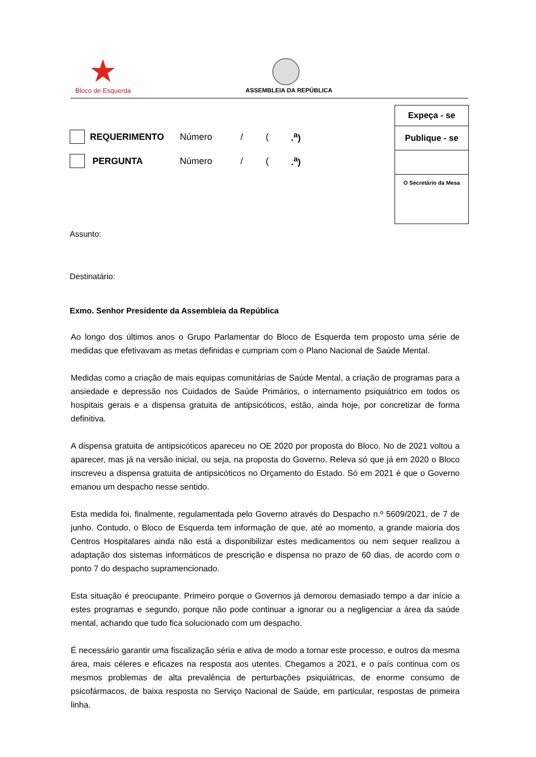★
Bloco de Esquerda
ASSEMBLEIA DA REPÚBLICA
Expeça - se
Publique - se
O Secretário da Mesa
REQUERIMENTO Número / (.<sup>a</sup>)
PERGUNTA Número / (.<sup>a</sup>)
Assunto:
Destinatário:
Exmo. Senhor Presidente da Assembleia da República
Ao longo dos últimos anos o Grupo Parlamentar do Bloco de Esquerda tem proposto uma série de medidas que efetivavam as metas definidas e cumpriam com o Plano Nacional de Saúde Mental.
Medidas como a criação de mais equipas comunitárias de Saúde Mental, a criação de programas para a ansiedade e depressão nos Cuidados de Saúde Primários, o internamento psiquiátrico em todos os hospitais gerais e a dispensa gratuita de antipsicóticos, estão, ainda hoje, por concretizar de forma definitiva.
A dispensa gratuita de antipsicóticos apareceu no OE 2020 por proposta do Bloco. No de 2021 voltou a aparecer, mas já na versão inicial, ou seja, na proposta do Governo. Releva só que já em 2020 o Bloco inscreveu a dispensa gratuita de antipsicóticos no Orçamento do Estado. Só em 2021 é que o Governo emanou um despacho nesse sentido.
Esta medida foi, finalmente, regulamentada pelo Governo através do Despacho n.º 5609/2021, de 7 de junho. Contudo, o Bloco de Esquerda tem informação de que, até ao momento, a grande maioria dos Centros Hospitalares ainda não está a disponibilizar estes medicamentos ou nem sequer realizou a adaptação dos sistemas informáticos de prescrição e dispensa no prazo de 60 dias, de acordo com o ponto 7 do despacho supramencionado.
Esta situação é preocupante. Primeiro porque o Governos já demorou demasiado tempo a dar início a estes programas e segundo, porque não pode continuar a ignorar ou a negligenciar a área da saúde mental, achando que tudo fica solucionado com um despacho.
É necessário garantir uma fiscalização séria e ativa de modo a tornar este processo, e outros da mesma área, mais céleres e eficazes na resposta aos utentes. Chegamos a 2021, e o país continua com os mesmos problemas de alta prevalência de perturbações psiquiátricas, de enorme consumo de psicofármacos, de baixa resposta no Serviço Nacional de Saúde, em particular, respostas de primeira linha.